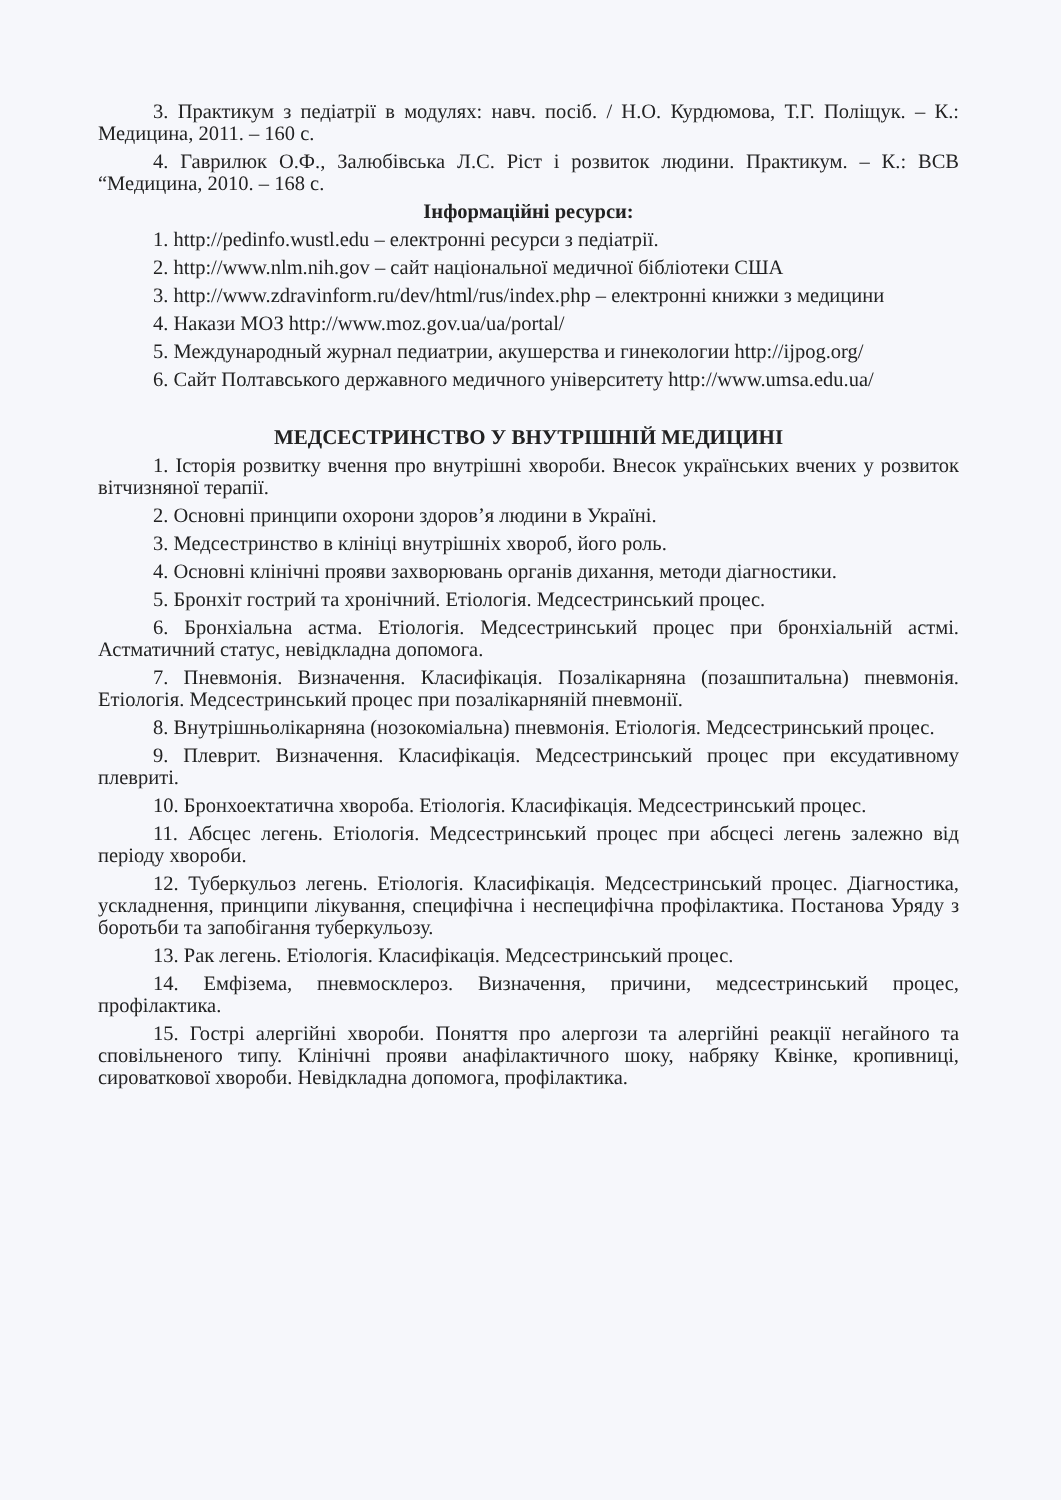3. Практикум з педіатрії в модулях: навч. посіб. / Н.О. Курдюмова, Т.Г. Поліщук. – К.: Медицина, 2011. – 160 с.
4. Гаврилюк О.Ф., Залюбівська Л.С. Ріст і розвиток людини. Практикум. – К.: ВСВ “Медицина, 2010. – 168 с.
Інформаційні ресурси:
1. http://pedinfo.wustl.edu – електронні ресурси з педіатрії.
2. http://www.nlm.nih.gov – сайт національної медичної бібліотеки США
3. http://www.zdravinform.ru/dev/html/rus/index.php – електронні книжки з медицини
4. Накази МОЗ http://www.moz.gov.ua/ua/portal/
5. Международный журнал педиатрии, акушерства и гинекологии http://ijpog.org/
6. Сайт Полтавського державного медичного університету http://www.umsa.edu.ua/
МЕДСЕСТРИНСТВО У ВНУТРІШНІЙ МЕДИЦИНІ
1. Історія розвитку вчення про внутрішні хвороби. Внесок українських вчених у розвиток вітчизняної терапії.
2. Основні принципи охорони здоров’я людини в Україні.
3. Медсестринство в клініці внутрішніх хвороб, його роль.
4. Основні клінічні прояви захворювань органів дихання, методи діагностики.
5. Бронхіт гострий та хронічний. Етіологія. Медсестринський процес.
6. Бронхіальна астма. Етіологія. Медсестринський процес при бронхіальній астмі. Астматичний статус, невідкладна допомога.
7. Пневмонія. Визначення. Класифікація. Позалікарняна (позашпитальна) пневмонія. Етіологія. Медсестринський процес при позалікарняній пневмонії.
8. Внутрішньолікарняна (нозокоміальна) пневмонія. Етіологія. Медсестринський процес.
9. Плеврит. Визначення. Класифікація. Медсестринський процес при ексудативному плевриті.
10. Бронхоектатична хвороба. Етіологія. Класифікація. Медсестринський процес.
11. Абсцес легень. Етіологія. Медсестринський процес при абсцесі легень залежно від періоду хвороби.
12. Туберкульоз легень. Етіологія. Класифікація. Медсестринський процес. Діагностика, ускладнення, принципи лікування, специфічна і неспецифічна профілактика. Постанова Уряду з боротьби та запобігання туберкульозу.
13. Рак легень. Етіологія. Класифікація. Медсестринський процес.
14. Емфізема, пневмосклероз. Визначення, причини, медсестринський процес, профілактика.
15. Гострі алергійні хвороби. Поняття про алергози та алергійні реакції негайного та сповільненого типу. Клінічні прояви анафілактичного шоку, набряку Квінке, кропивниці, сироваткової хвороби. Невідкладна допомога, профілактика.